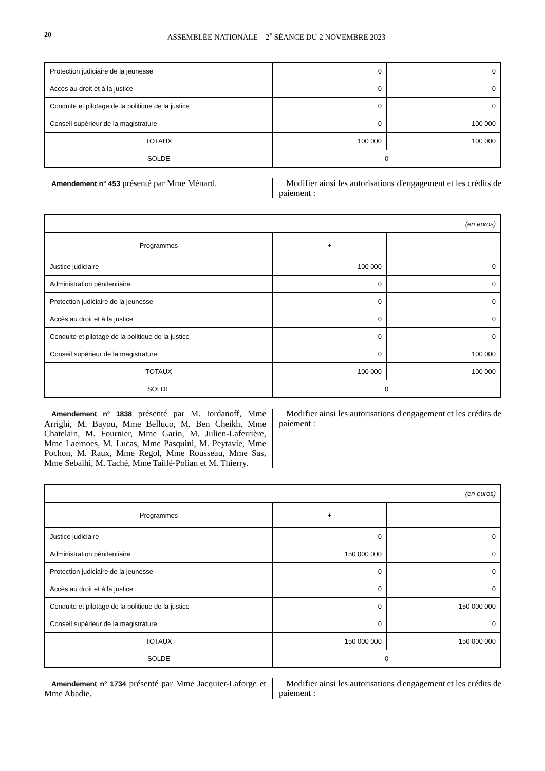20 ASSEMBLÉE NATIONALE – 2<sup>e</sup> SÉANCE DU 2 NOVEMBRE 2023
| Protection judiciaire de la jeunesse | 0 | 0 |
| Accès au droit et à la justice | 0 | 0 |
| Conduite et pilotage de la politique de la justice | 0 | 0 |
| Conseil supérieur de la magistrature | 0 | 100 000 |
| TOTAUX | 100 000 | 100 000 |
| SOLDE | 0 | |
Amendement n° 453 présenté par Mme Ménard. Modifier ainsi les autorisations d'engagement et les crédits de paiement :
| (en euros) | | |
| Programmes | + | - |
| Justice judiciaire | 100 000 | 0 |
| Administration pénitentiaire | 0 | 0 |
| Protection judiciaire de la jeunesse | 0 | 0 |
| Accès au droit et à la justice | 0 | 0 |
| Conduite et pilotage de la politique de la justice | 0 | 0 |
| Conseil supérieur de la magistrature | 0 | 100 000 |
| TOTAUX | 100 000 | 100 000 |
| SOLDE | 0 | |
Amendement n° 1838 présenté par M. Iordanoff, Mme Arrighi, M. Bayou, Mme Belluco, M. Ben Cheikh, Mme Chatelain, M. Fournier, Mme Garin, M. Julien-Laferrière, Mme Laernoes, M. Lucas, Mme Pasquini, M. Peytavie, Mme Pochon, M. Raux, Mme Regol, Mme Rousseau, Mme Sas, Mme Sebaihi, M. Taché, Mme Taillé-Polian et M. Thierry.
Modifier ainsi les autorisations d'engagement et les crédits de paiement :
| (en euros) | | |
| Programmes | + | - |
| Justice judiciaire | 0 | 0 |
| Administration pénitentiaire | 150 000 000 | 0 |
| Protection judiciaire de la jeunesse | 0 | 0 |
| Accès au droit et à la justice | 0 | 0 |
| Conduite et pilotage de la politique de la justice | 0 | 150 000 000 |
| Conseil supérieur de la magistrature | 0 | 0 |
| TOTAUX | 150 000 000 | 150 000 000 |
| SOLDE | 0 | |
Amendement n° 1734 présenté par Mme Jacquier-Laforge et Mme Abadie.
Modifier ainsi les autorisations d'engagement et les crédits de paiement :